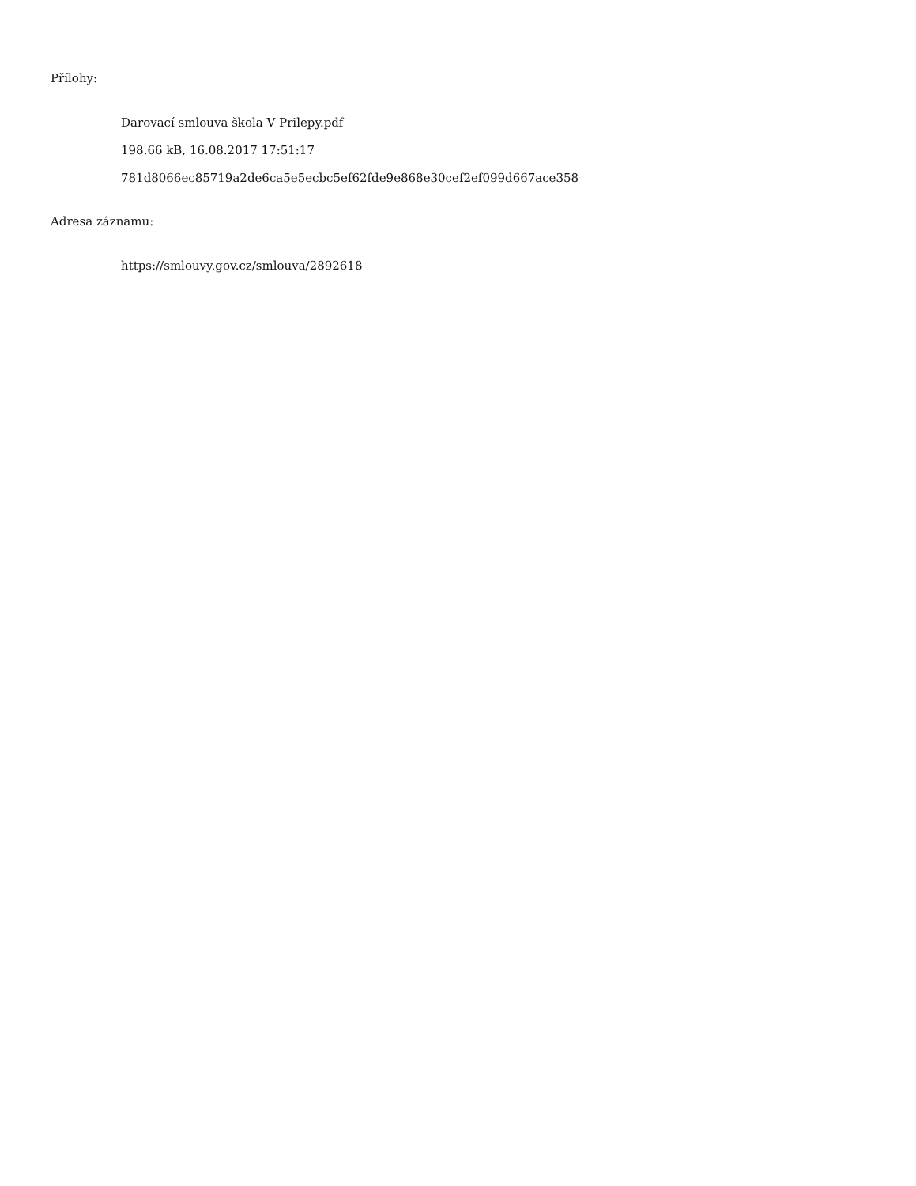Přílohy:
Darovací smlouva škola V Prilepy.pdf
198.66 kB, 16.08.2017 17:51:17
781d8066ec85719a2de6ca5e5ecbc5ef62fde9e868e30cef2ef099d667ace358
Adresa záznamu:
https://smlouvy.gov.cz/smlouva/2892618